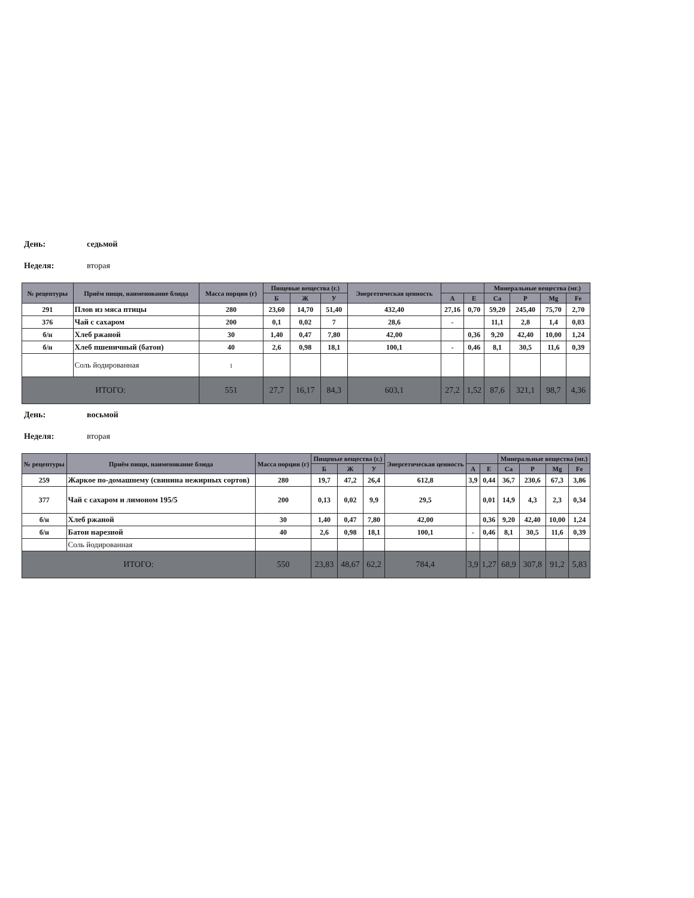День: седьмой
Неделя: вторая
| № рецептуры | Приём пищи, наименование блюда | Масса порции (г) | Пищевые вещества (г.) | | | Энергетическая ценность | | | Минеральные вещества (мг.) | | | |
| --- | --- | --- | --- | --- | --- | --- | --- | --- | --- | --- | --- | --- |
| | | | Б | Ж | У | | A | E | Ca | P | Mg | Fe |
| 291 | Плов из мяса птицы | 280 | 23,60 | 14,70 | 51,40 | 432,40 | 27,16 | 0,70 | 59,20 | 245,40 | 75,70 | 2,70 |
| 376 | Чай с сахаром | 200 | 0,1 | 0,02 | 7 | 28,6 | - | | 11,1 | 2,8 | 1,4 | 0,03 |
| б/н | Хлеб ржаной | 30 | 1,40 | 0,47 | 7,80 | 42,00 | | 0,36 | 9,20 | 42,40 | 10,00 | 1,24 |
| б/н | Хлеб пшеничный (батон) | 40 | 2,6 | 0,98 | 18,1 | 100,1 | - | 0,46 | 8,1 | 30,5 | 11,6 | 0,39 |
| | Соль йодированная | 1 | | | | | | | | | | |
| ИТОГО: | | 551 | 27,7 | 16,17 | 84,3 | 603,1 | 27,2 | 1,52 | 87,6 | 321,1 | 98,7 | 4,36 |
День: восьмой
Неделя: вторая
| № рецептуры | Приём пищи, наименование блюда | Масса порции (г) | Пищевые вещества (г.) | | | Энергетическая ценность | | | Минеральные вещества (мг.) | | | |
| --- | --- | --- | --- | --- | --- | --- | --- | --- | --- | --- | --- | --- |
| | | | Б | Ж | У | | A | E | Ca | P | Mg | Fe |
| 259 | Жаркое по-домашнему (свинина нежирных сортов) | 280 | 19,7 | 47,2 | 26,4 | 612,8 | 3,9 | 0,44 | 36,7 | 230,6 | 67,3 | 3,86 |
| 377 | Чай с сахаром и лимоном 195/5 | 200 | 0,13 | 0,02 | 9,9 | 29,5 | | 0,01 | 14,9 | 4,3 | 2,3 | 0,34 |
| б/н | Хлеб ржаной | 30 | 1,40 | 0,47 | 7,80 | 42,00 | | 0,36 | 9,20 | 42,40 | 10,00 | 1,24 |
| б/н | Батон нарезной | 40 | 2,6 | 0,98 | 18,1 | 100,1 | - | 0,46 | 8,1 | 30,5 | 11,6 | 0,39 |
| | Соль йодированная | | | | | | | | | | | |
| ИТОГО: | | 550 | 23,83 | 48,67 | 62,2 | 784,4 | 3,9 | 1,27 | 68,9 | 307,8 | 91,2 | 5,83 |